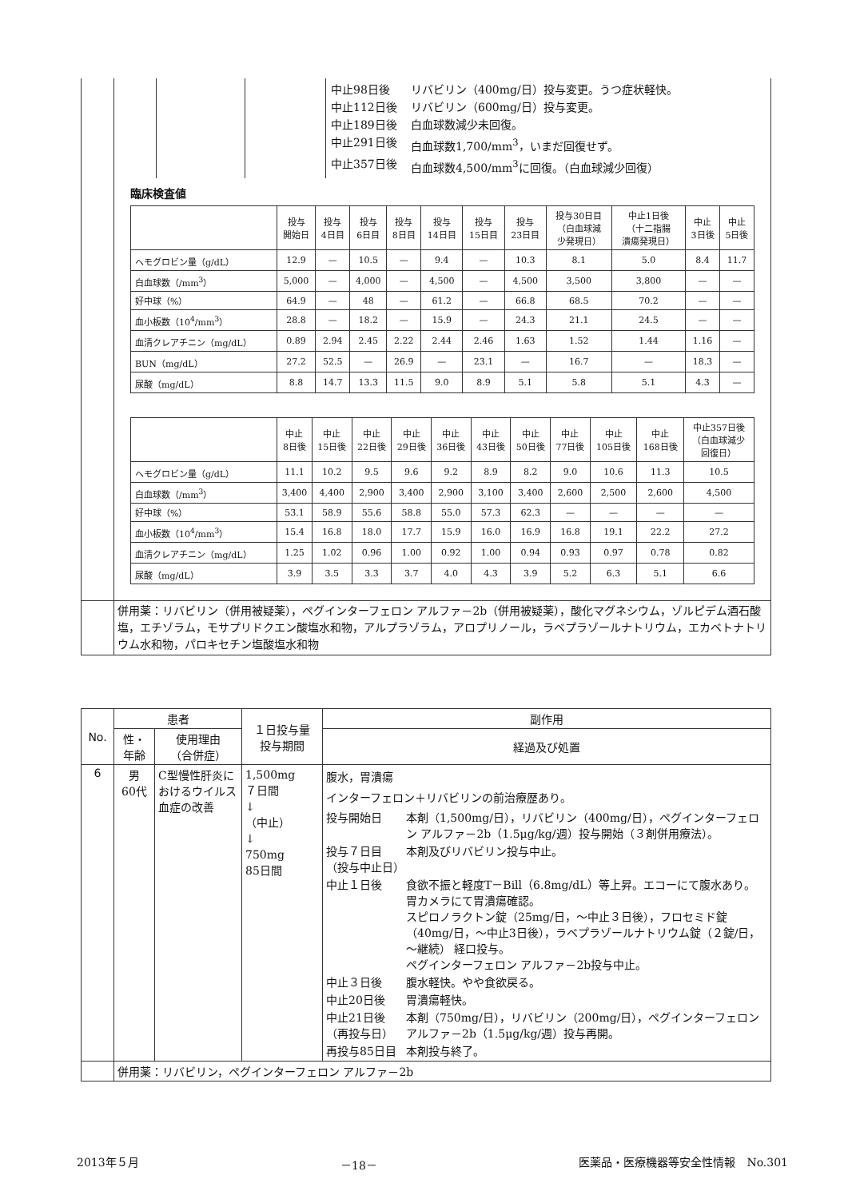| | 中止98日後 リバビリン（400mg/日）投与変更。うつ症状軽快。 中止112日後 リバビリン（600mg/日）投与変更。 中止189日後 白血球数減少未回復。 中止291日後 白血球数1,700/mm<sup>3</sup>，いまだ回復せず。 中止357日後 白血球数4,500/mm<sup>3</sup>に回復。（白血球減少回復） 臨床検査値 / / 投与 開始日 / 投与 4日目 / 投与 6日目 / 投与 8日目 / 投与 14日目 / 投与 15日目 / 投与 23日目 / 投与30日目 （白血球減 少発現日） / 中止1日後 （十二指腸 潰瘍発現日） / 中止 3日後 / 中止 5日後 / / --- / --- / --- / --- / --- / --- / --- / --- / --- / --- / --- / --- / / ヘモグロビン量（g/dL） / 12.9 / — / 10.5 / — / 9.4 / — / 10.3 / 8.1 / 5.0 / 8.4 / 11.7 / / 白血球数（/mm<sup>3</sup>） / 5,000 / — / 4,000 / — / 4,500 / — / 4,500 / 3,500 / 3,800 / — / — / / 好中球（%） / 64.9 / — / 48 / — / 61.2 / — / 66.8 / 68.5 / 70.2 / — / — / / 血小板数（10<sup>4</sup>/mm<sup>3</sup>） / 28.8 / — / 18.2 / — / 15.9 / — / 24.3 / 21.1 / 24.5 / — / — / / 血清クレアチニン（mg/dL） / 0.89 / 2.94 / 2.45 / 2.22 / 2.44 / 2.46 / 1.63 / 1.52 / 1.44 / 1.16 / — / / BUN（mg/dL） / 27.2 / 52.5 / — / 26.9 / — / 23.1 / — / 16.7 / — / 18.3 / — / / 尿酸（mg/dL） / 8.8 / 14.7 / 13.3 / 11.5 / 9.0 / 8.9 / 5.1 / 5.8 / 5.1 / 4.3 / — / / / 中止 8日後 / 中止 15日後 / 中止 22日後 / 中止 29日後 / 中止 36日後 / 中止 43日後 / 中止 50日後 / 中止 77日後 / 中止 105日後 / 中止 168日後 / 中止357日後 （白血球減少 回復日） / / --- / --- / --- / --- / --- / --- / --- / --- / --- / --- / --- / --- / / ヘモグロビン量（g/dL） / 11.1 / 10.2 / 9.5 / 9.6 / 9.2 / 8.9 / 8.2 / 9.0 / 10.6 / 11.3 / 10.5 / / 白血球数（/mm<sup>3</sup>） / 3,400 / 4,400 / 2,900 / 3,400 / 2,900 / 3,100 / 3,400 / 2,600 / 2,500 / 2,600 / 4,500 / / 好中球（%） / 53.1 / 58.9 / 55.6 / 58.8 / 55.0 / 57.3 / 62.3 / — / — / — / — / / 血小板数（10<sup>4</sup>/mm<sup>3</sup>） / 15.4 / 16.8 / 18.0 / 17.7 / 15.9 / 16.0 / 16.9 / 16.8 / 19.1 / 22.2 / 27.2 / / 血清クレアチニン（mg/dL） / 1.25 / 1.02 / 0.96 / 1.00 / 0.92 / 1.00 / 0.94 / 0.93 / 0.97 / 0.78 / 0.82 / / 尿酸（mg/dL） / 3.9 / 3.5 / 3.3 / 3.7 / 4.0 / 4.3 / 3.9 / 5.2 / 6.3 / 5.1 / 6.6 / |
| | 併用薬：リバビリン（併用被疑薬），ペグインターフェロン アルファ－2b（併用被疑薬），酸化マグネシウム，ゾルピデム酒石酸塩，エチゾラム，モサプリドクエン酸塩水和物，アルプラゾラム，アロプリノール，ラベプラゾールナトリウム，エカベトナトリウム水和物，パロキセチン塩酸塩水和物 |
| No. | 患者 | | １日投与量 投与期間 | 副作用 |
| --- | --- | --- | --- | --- |
| | 性・ 年齢 | 使用理由 （合併症） | | 経過及び処置 |
| 6 | 男 60代 | C型慢性肝炎におけるウイルス血症の改善 | 1,500mg ７日間 ↓ （中止） ↓ 750mg 85日間 | 腹水，胃潰瘍 インターフェロン＋リバビリンの前治療歴あり。 投与開始日 本剤（1,500mg/日），リバビリン（400mg/日），ペグインターフェロン アルファ－2b（1.5μg/kg/週）投与開始（３剤併用療法）。 投与７日目 （投与中止日） 本剤及びリバビリン投与中止。 中止１日後 食欲不振と軽度T－Bill（6.8mg/dL）等上昇。エコーにて腹水あり。 胃カメラにて胃潰瘍確認。 スピロノラクトン錠（25mg/日，～中止３日後），フロセミド錠（40mg/日，～中止3日後），ラベプラゾールナトリウム錠（２錠/日，～継続） 経口投与。 ペグインターフェロン アルファ－2b投与中止。 中止３日後 腹水軽快。やや食欲戻る。 中止20日後 胃潰瘍軽快。 中止21日後 （再投与日） 本剤（750mg/日），リバビリン（200mg/日），ペグインターフェロン アルファ－2b（1.5μg/kg/週）投与再開。 再投与85日目 本剤投与終了。 |
| | 併用薬：リバビリン，ペグインターフェロン アルファ－2b | | | |
2013年５月 －18－ 医薬品・医療機器等安全性情報　No.301